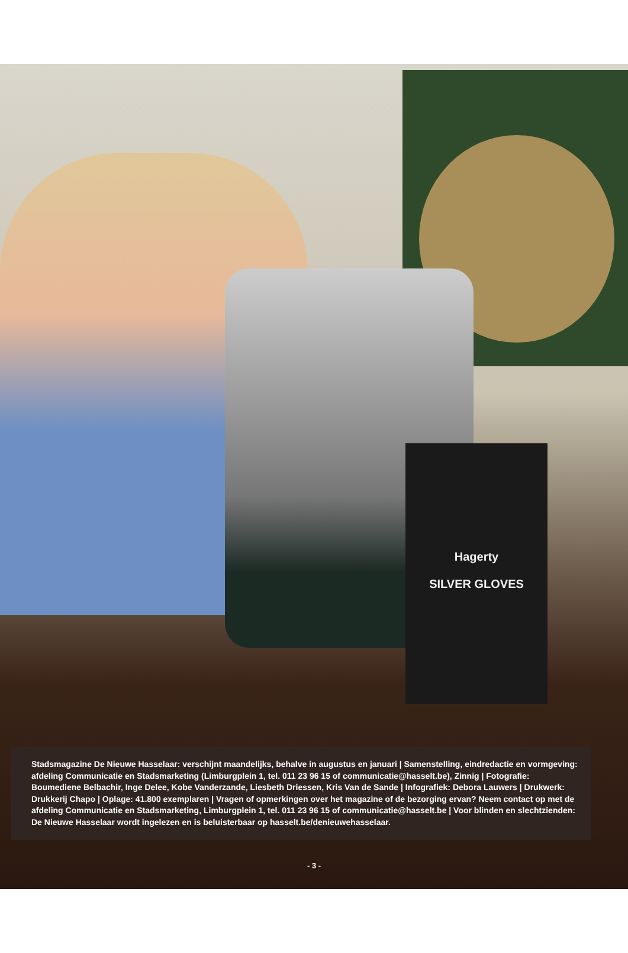Hagerty
SILVER GLOVES
Stadsmagazine De Nieuwe Hasselaar: verschijnt maandelijks, behalve in augustus en januari | Samenstelling, eindredactie en vormgeving: afdeling Communicatie en Stadsmarketing (Limburgplein 1, tel. 011 23 96 15 of communicatie@hasselt.be), Zinnig | Fotografie: Boumediene Belbachir, Inge Delee, Kobe Vanderzande, Liesbeth Driessen, Kris Van de Sande | Infografiek: Debora Lauwers | Drukwerk: Drukkerij Chapo | Oplage: 41.800 exemplaren | Vragen of opmerkingen over het magazine of de bezorging ervan? Neem contact op met de afdeling Communicatie en Stadsmarketing, Limburgplein 1, tel. 011 23 96 15 of communicatie@hasselt.be | Voor blinden en slechtzienden: De Nieuwe Hasselaar wordt ingelezen en is beluisterbaar op hasselt.be/denieuwehasselaar.
- 3 -